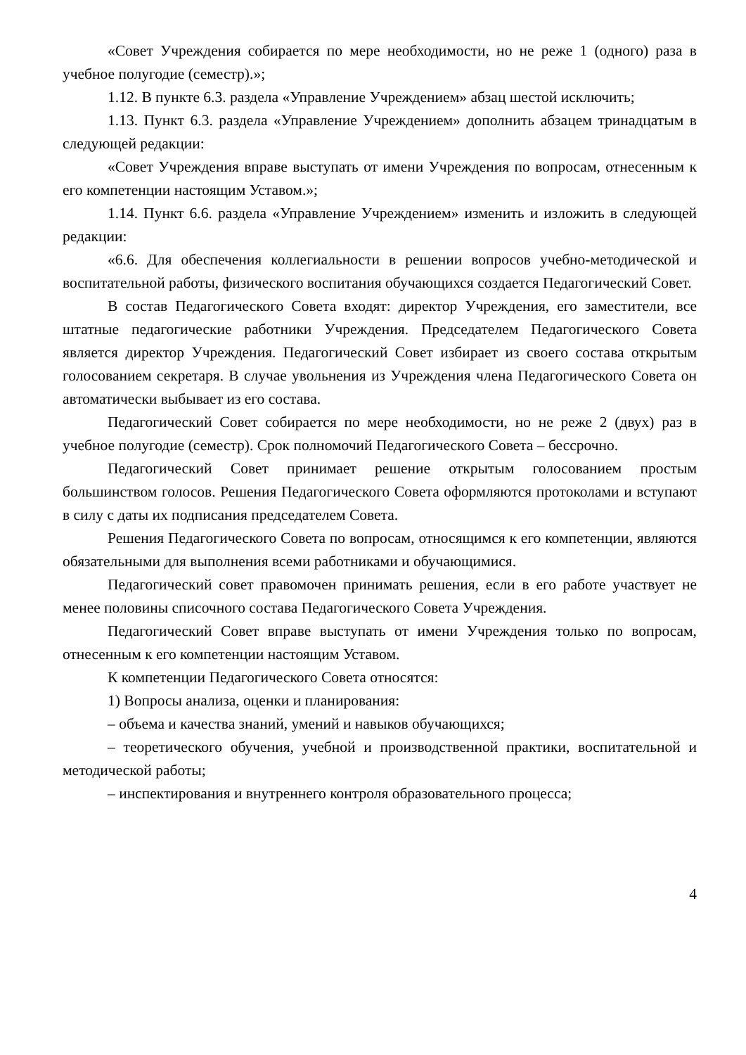«Совет Учреждения собирается по мере необходимости, но не реже 1 (одного) раза в учебное полугодие (семестр).»;
1.12. В пункте 6.3. раздела «Управление Учреждением» абзац шестой исключить;
1.13. Пункт 6.3. раздела «Управление Учреждением» дополнить абзацем тринадцатым в следующей редакции:
«Совет Учреждения вправе выступать от имени Учреждения по вопросам, отнесенным к его компетенции настоящим Уставом.»;
1.14. Пункт 6.6. раздела «Управление Учреждением» изменить и изложить в следующей редакции:
«6.6. Для обеспечения коллегиальности в решении вопросов учебно-методической и воспитательной работы, физического воспитания обучающихся создается Педагогический Совет.
В состав Педагогического Совета входят: директор Учреждения, его заместители, все штатные педагогические работники Учреждения. Председателем Педагогического Совета является директор Учреждения. Педагогический Совет избирает из своего состава открытым голосованием секретаря. В случае увольнения из Учреждения члена Педагогического Совета он автоматически выбывает из его состава.
Педагогический Совет собирается по мере необходимости, но не реже 2 (двух) раз в учебное полугодие (семестр). Срок полномочий Педагогического Совета – бессрочно.
Педагогический Совет принимает решение открытым голосованием простым большинством голосов. Решения Педагогического Совета оформляются протоколами и вступают в силу с даты их подписания председателем Совета.
Решения Педагогического Совета по вопросам, относящимся к его компетенции, являются обязательными для выполнения всеми работниками и обучающимися.
Педагогический совет правомочен принимать решения, если в его работе участвует не менее половины списочного состава Педагогического Совета Учреждения.
Педагогический Совет вправе выступать от имени Учреждения только по вопросам, отнесенным к его компетенции настоящим Уставом.
К компетенции Педагогического Совета относятся:
1) Вопросы анализа, оценки и планирования:
– объема и качества знаний, умений и навыков обучающихся;
– теоретического обучения, учебной и производственной практики, воспитательной и методической работы;
– инспектирования и внутреннего контроля образовательного процесса;
4